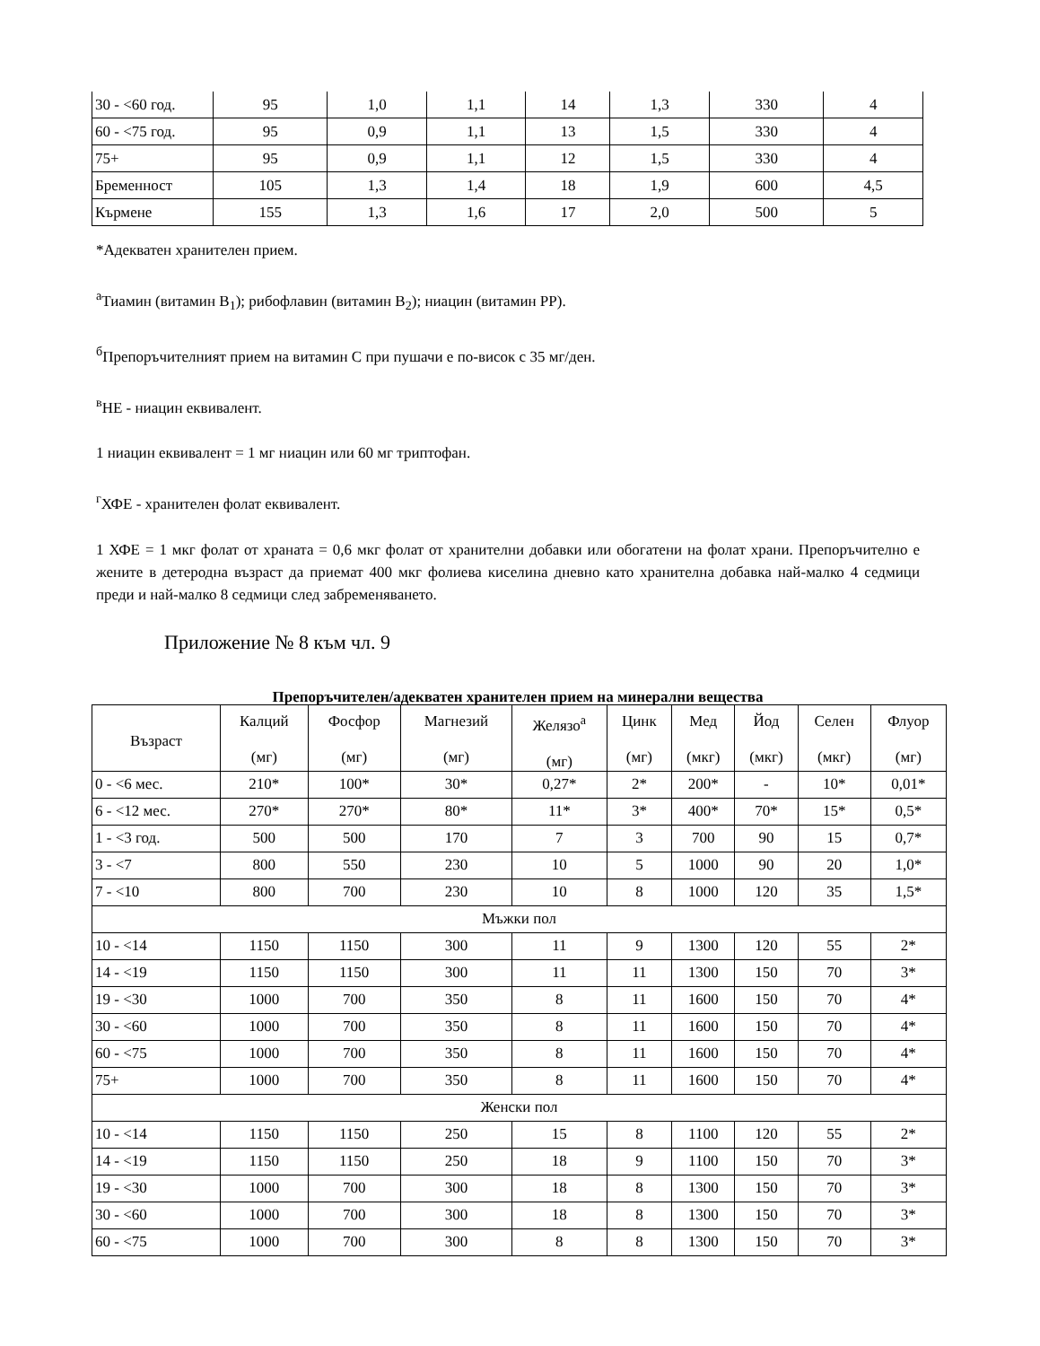| 30 - <60 год. | 95 | 1,0 | 1,1 | 14 | 1,3 | 330 | 4 |
| 60 - <75 год. | 95 | 0,9 | 1,1 | 13 | 1,5 | 330 | 4 |
| 75+ | 95 | 0,9 | 1,1 | 12 | 1,5 | 330 | 4 |
| Бременност | 105 | 1,3 | 1,4 | 18 | 1,9 | 600 | 4,5 |
| Кърмене | 155 | 1,3 | 1,6 | 17 | 2,0 | 500 | 5 |
*Адекватен хранителен прием.
<sup>а</sup>Тиамин (витамин B<sub>1</sub>); рибофлавин (витамин B<sub>2</sub>); ниацин (витамин PP).
<sup>б</sup>Препоръчителният прием на витамин C при пушачи е по-висок с 35 мг/ден.
<sup>в</sup>НЕ - ниацин еквивалент.
1 ниацин еквивалент = 1 мг ниацин или 60 мг триптофан.
<sup>г</sup>ХФЕ - хранителен фолат еквивалент.
1 ХФЕ = 1 мкг фолат от храната = 0,6 мкг фолат от хранителни добавки или обогатени на фолат храни. Препоръчително е жените в детеродна възраст да приемат 400 мкг фолиева киселина дневно като хранителна добавка най-малко 4 седмици преди и най-малко 8 седмици след забременяването.
Приложение № 8 към чл. 9
Препоръчителен/адекватен хранителен прием на минерални вещества
| Възраст | Калций (мг) | Фосфор (мг) | Магнезий (мг) | Желязо<sup>а</sup> (мг) | Цинк (мг) | Мед (мкг) | Йод (мкг) | Селен (мкг) | Флуор (мг) |
| --- | --- | --- | --- | --- | --- | --- | --- | --- | --- |
| 0 - <6 мес. | 210* | 100* | 30* | 0,27* | 2* | 200* | - | 10* | 0,01* |
| 6 - <12 мес. | 270* | 270* | 80* | 11* | 3* | 400* | 70* | 15* | 0,5* |
| 1 - <3 год. | 500 | 500 | 170 | 7 | 3 | 700 | 90 | 15 | 0,7* |
| 3 - <7 | 800 | 550 | 230 | 10 | 5 | 1000 | 90 | 20 | 1,0* |
| 7 - <10 | 800 | 700 | 230 | 10 | 8 | 1000 | 120 | 35 | 1,5* |
| Мъжки пол | | | | | | | | | |
| 10 - <14 | 1150 | 1150 | 300 | 11 | 9 | 1300 | 120 | 55 | 2* |
| 14 - <19 | 1150 | 1150 | 300 | 11 | 11 | 1300 | 150 | 70 | 3* |
| 19 - <30 | 1000 | 700 | 350 | 8 | 11 | 1600 | 150 | 70 | 4* |
| 30 - <60 | 1000 | 700 | 350 | 8 | 11 | 1600 | 150 | 70 | 4* |
| 60 - <75 | 1000 | 700 | 350 | 8 | 11 | 1600 | 150 | 70 | 4* |
| 75+ | 1000 | 700 | 350 | 8 | 11 | 1600 | 150 | 70 | 4* |
| Женски пол | | | | | | | | | |
| 10 - <14 | 1150 | 1150 | 250 | 15 | 8 | 1100 | 120 | 55 | 2* |
| 14 - <19 | 1150 | 1150 | 250 | 18 | 9 | 1100 | 150 | 70 | 3* |
| 19 - <30 | 1000 | 700 | 300 | 18 | 8 | 1300 | 150 | 70 | 3* |
| 30 - <60 | 1000 | 700 | 300 | 18 | 8 | 1300 | 150 | 70 | 3* |
| 60 - <75 | 1000 | 700 | 300 | 8 | 8 | 1300 | 150 | 70 | 3* |